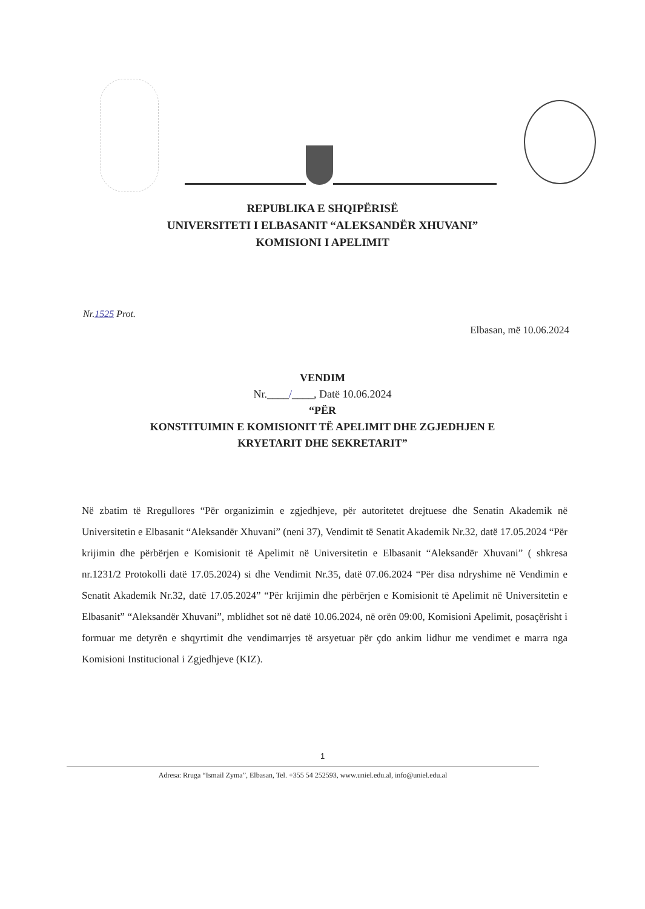REPUBLIKA E SHQIPËRISË
UNIVERSITETI I ELBASANIT “ALEKSANDËR XHUVANI”
KOMISIONI I APELIMIT
Nr.1525 Prot.
Elbasan, më 10.06.2024
VENDIM
Nr.____/____, Datë 10.06.2024
“PËR
KONSTITUIMIN E KOMISIONIT TË APELIMIT DHE ZGJEDHJEN E
KRYETARIT DHE SEKRETARIT”
Në zbatim të Rregullores “Për organizimin e zgjedhjeve, për autoritetet drejtuese dhe Senatin Akademik në Universitetin e Elbasanit “Aleksandër Xhuvani” (neni 37), Vendimit të Senatit Akademik Nr.32, datë 17.05.2024 “Për krijimin dhe përbërjen e Komisionit të Apelimit në Universitetin e Elbasanit “Aleksandër Xhuvani” ( shkresa nr.1231/2 Protokolli datë 17.05.2024) si dhe Vendimit Nr.35, datë 07.06.2024 “Për disa ndryshime në Vendimin e Senatit Akademik Nr.32, datë 17.05.2024” “Për krijimin dhe përbërjen e Komisionit të Apelimit në Universitetin e Elbasanit” “Aleksandër Xhuvani”, mblidhet sot në datë 10.06.2024, në orën 09:00, Komisioni Apelimit, posaçërisht i formuar me detyrën e shqyrtimit dhe vendimarrjes të arsyetuar për çdo ankim lidhur me vendimet e marra nga Komisioni Institucional i Zgjedhjeve (KIZ).
1
Adresa: Rruga “Ismail Zyma”, Elbasan, Tel. +355 54 252593, www.uniel.edu.al, info@uniel.edu.al